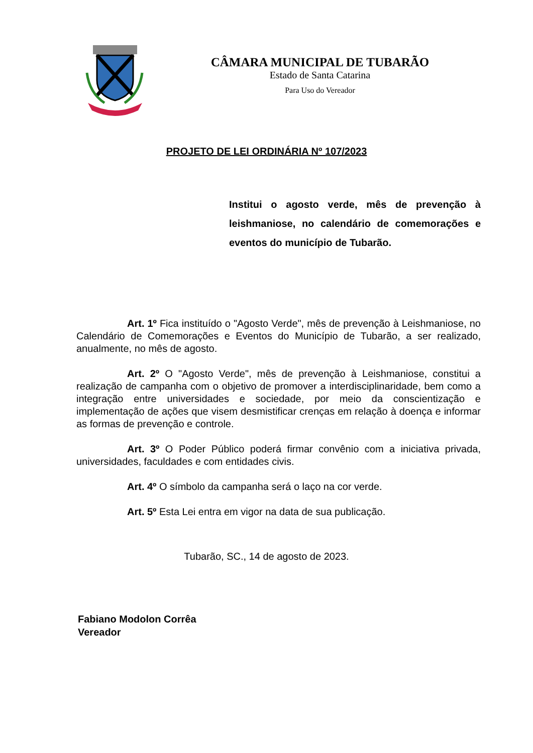CÂMARA MUNICIPAL DE TUBARÃO
Estado de Santa Catarina
Para Uso do Vereador
PROJETO DE LEI ORDINÁRIA Nº 107/2023
Institui o agosto verde, mês de prevenção à leishmaniose, no calendário de comemorações e eventos do município de Tubarão.
Art. 1º Fica instituído o "Agosto Verde", mês de prevenção à Leishmaniose, no Calendário de Comemorações e Eventos do Município de Tubarão, a ser realizado, anualmente, no mês de agosto.
Art. 2º O "Agosto Verde", mês de prevenção à Leishmaniose, constitui a realização de campanha com o objetivo de promover a interdisciplinaridade, bem como a integração entre universidades e sociedade, por meio da conscientização e implementação de ações que visem desmistificar crenças em relação à doença e informar as formas de prevenção e controle.
Art. 3º O Poder Público poderá firmar convênio com a iniciativa privada, universidades, faculdades e com entidades civis.
Art. 4º O símbolo da campanha será o laço na cor verde.
Art. 5º Esta Lei entra em vigor na data de sua publicação.
Tubarão, SC., 14 de agosto de 2023.
Fabiano Modolon Corrêa
Vereador